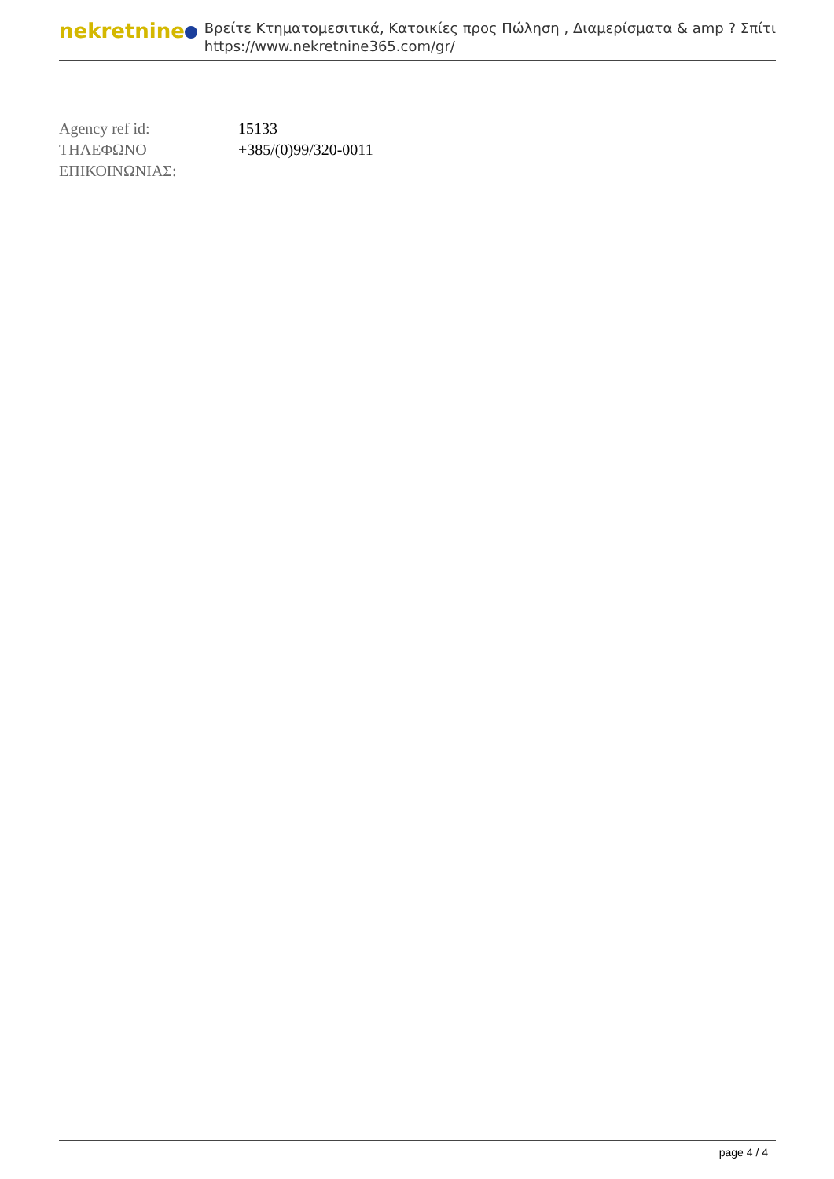nekretnine
Βρείτε Κτηματομεσιτικά, Κατοικίες προς Πώληση , Διαμερίσματα & amp ? Σπίτι
https://www.nekretnine365.com/gr/
| Agency ref id: | 15133 |
| ΤΗΛΕΦΩΝΟ ΕΠΙΚΟΙΝΩΝΙΑΣ: | +385/(0)99/320-0011 |
page 4 / 4